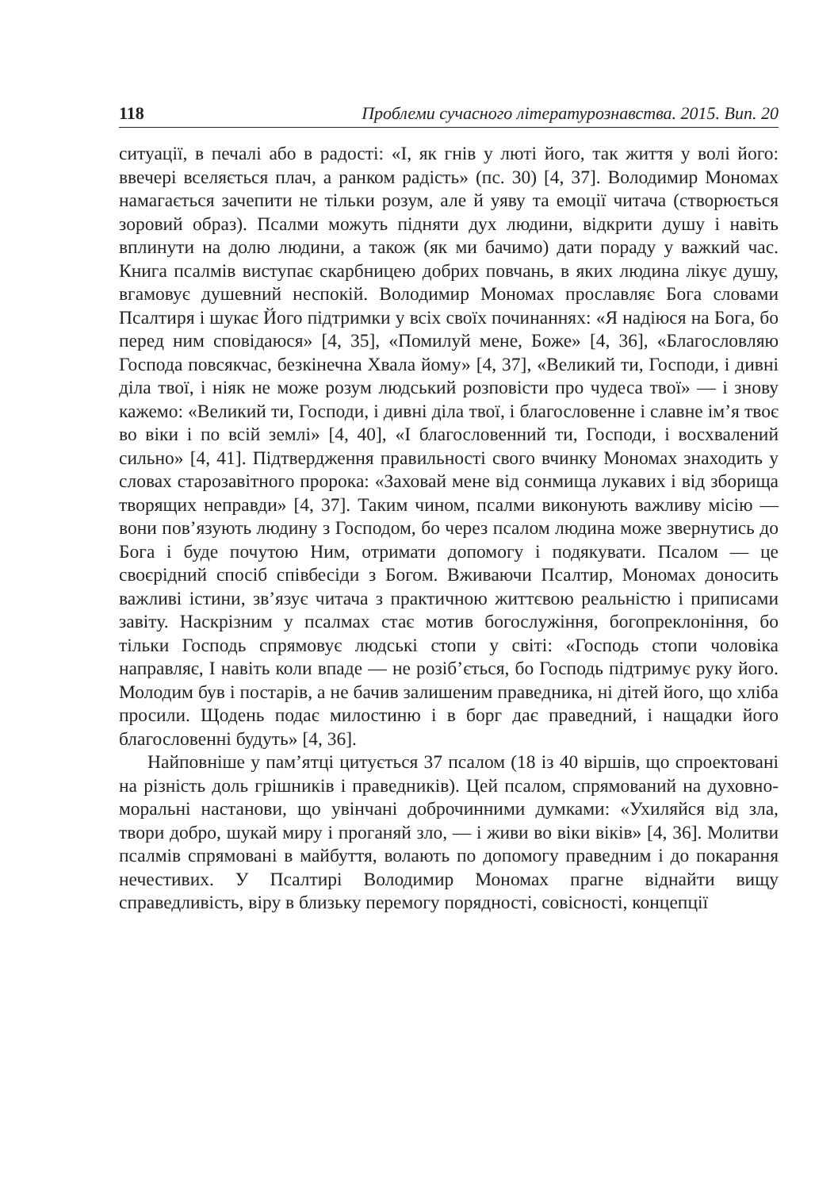118 Проблеми сучасного літературознавства. 2015. Вип. 20
ситуації, в печалі або в радості: «І, як гнів у люті його, так життя у волі його: ввечері вселяється плач, а ранком радість» (пс. 30) [4, 37]. Володимир Мономах намагається зачепити не тільки розум, але й уяву та емоції читача (створюється зоровий образ). Псалми можуть підняти дух людини, відкрити душу і навіть вплинути на долю людини, а також (як ми бачимо) дати пораду у важкий час. Книга псалмів виступає скарбницею добрих повчань, в яких людина лікує душу, вгамовує душевний неспокій. Володимир Мономах прославляє Бога словами Псалтиря і шукає Його підтримки у всіх своїх починаннях: «Я надіюся на Бога, бо перед ним сповідаюся» [4, 35], «Помилуй мене, Боже» [4, 36], «Благословляю Господа повсякчас, безкінечна Хвала йому» [4, 37], «Великий ти, Господи, і дивні діла твої, і ніяк не може розум людський розповісти про чудеса твої» — і знову кажемо: «Великий ти, Господи, і дивні діла твої, і благословенне і славне ім’я твоє во віки і по всій землі» [4, 40], «І благословенний ти, Господи, і восхвалений сильно» [4, 41]. Підтвердження правильності свого вчинку Мономах знаходить у словах старозавітного пророка: «Заховай мене від сонмища лукавих і від зборища творящих неправди» [4, 37]. Таким чином, псалми виконують важливу місію — вони пов’язують людину з Господом, бо через псалом людина може звернутись до Бога і буде почутою Ним, отримати допомогу і подякувати. Псалом — це своєрідний спосіб співбесіди з Богом. Вживаючи Псалтир, Мономах доносить важливі істини, зв’язує читача з практичною життєвою реальністю і приписами завіту. Наскрізним у псалмах стає мотив богослужіння, богопреклоніння, бо тільки Господь спрямовує людські стопи у світі: «Господь стопи чоловіка направляє, І навіть коли впаде — не розіб’ється, бо Господь підтримує руку його. Молодим був і постарів, а не бачив залишеним праведника, ні дітей його, що хліба просили. Щодень подає милостиню і в борг дає праведний, і нащадки його благословенні будуть» [4, 36].
Найповніше у пам’ятці цитується 37 псалом (18 із 40 віршів, що спроектовані на різність доль грішників і праведників). Цей псалом, спрямований на духовно-моральні настанови, що увінчані доброчинними думками: «Ухиляйся від зла, твори добро, шукай миру і проганяй зло, — і живи во віки віків» [4, 36]. Молитви псалмів спрямовані в майбуття, волають по допомогу праведним і до покарання нечестивих. У Псалтирі Володимир Мономах прагне віднайти вищу справедливість, віру в близьку перемогу порядності, совісності, концепції